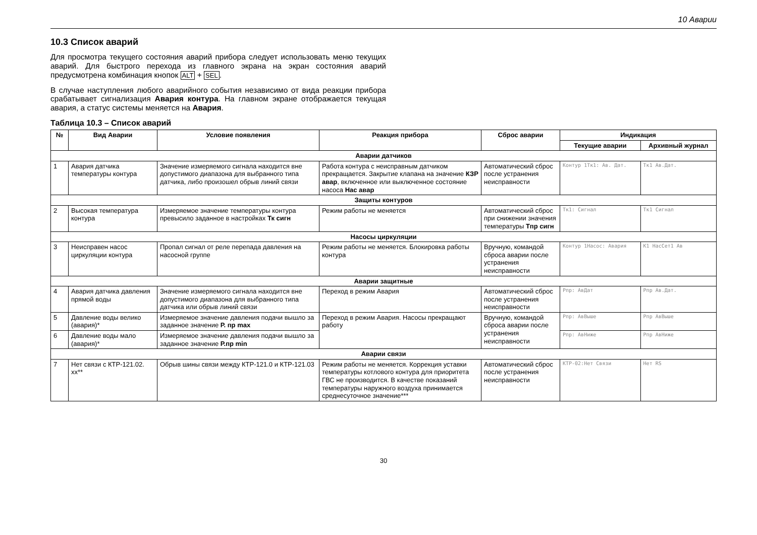10 Аварии
10.3 Список аварий
Для просмотра текущего состояния аварий прибора следует использовать меню текущих аварий. Для быстрого перехода из главного экрана на экран состояния аварий предусмотрена комбинация кнопок ALT + SEL.
В случае наступления любого аварийного события независимо от вида реакции прибора срабатывает сигнализация Авария контура. На главном экране отображается текущая авария, а статус системы меняется на Авария.
Таблица 10.3 – Список аварий
| № | Вид Аварии | Условие появления | Реакция прибора | Сброс аварии | Индикация | |
| --- | --- | --- | --- | --- | --- | --- |
| | | | | | Текущие аварии | Архивный журнал |
| Аварии датчиков | | | | | | |
| 1 | Авария датчика температуры контура | Значение измеряемого сигнала находится вне допустимого диапазона для выбранного типа датчика, либо произошел обрыв линий связи | Работа контура с неисправным датчиком прекращается. Закрытие клапана на значение КЗР авар , включенное или выключенное состояние насоса Нас авар | Автоматический сброс после устранения неисправности | Контур 1Тк1: Ав. Дат. | Тк1 Ав.Дат. |
| Защиты контуров | | | | | | |
| 2 | Высокая температура контура | Измеряемое значение температуры контура превысило заданное в настройках Тк сигн | Режим работы не меняется | Автоматический сброс при снижении значения температуры Тпр сигн | Тк1: Сигнал | Тк1 Сигнал |
| Насосы циркуляции | | | | | | |
| 3 | Неисправен насос циркуляции контура | Пропал сигнал от реле перепада давления на насосной группе | Режим работы не меняется. Блокировка работы контура | Вручную, командой сброса аварии после устранения неисправности | Контур 1Насос: Авария | К1 НасСет1 Ав |
| Аварии защитные | | | | | | |
| 4 | Авария датчика давления прямой воды | Значение измеряемого сигнала находится вне допустимого диапазона для выбранного типа датчика или обрыв линий связи | Переход в режим Авария | Автоматический сброс после устранения неисправности | Рпр: АвДат | Рпр Ав.Дат. |
| 5 | Давление воды велико (авария)* | Измеряемое значение давления подачи вышло за заданное значение Р. пр max | Переход в режим Авария. Насосы прекращают работу | Вручную, командой сброса аварии после устранения неисправности | Рпр: АвВыше | Рпр АвВыше |
| 6 | Давление воды мало (авария)* | Измеряемое значение давления подачи вышло за заданное значение Р.пр min | | | Рпр: АвНиже | Рпр АвНиже |
| Аварии связи | | | | | | |
| 7 | Нет связи с КТР-121.02. хх** | Обрыв шины связи между КТР-121.0 и КТР-121.03 | Режим работы не меняется. Коррекция уставки температуры котлового контура для приоритета ГВС не производится. В качестве показаний температуры наружного воздуха принимается среднесуточное значение*** | Автоматический сброс после устранения неисправности | КТР-02:Нет Связи | Нет RS |
30